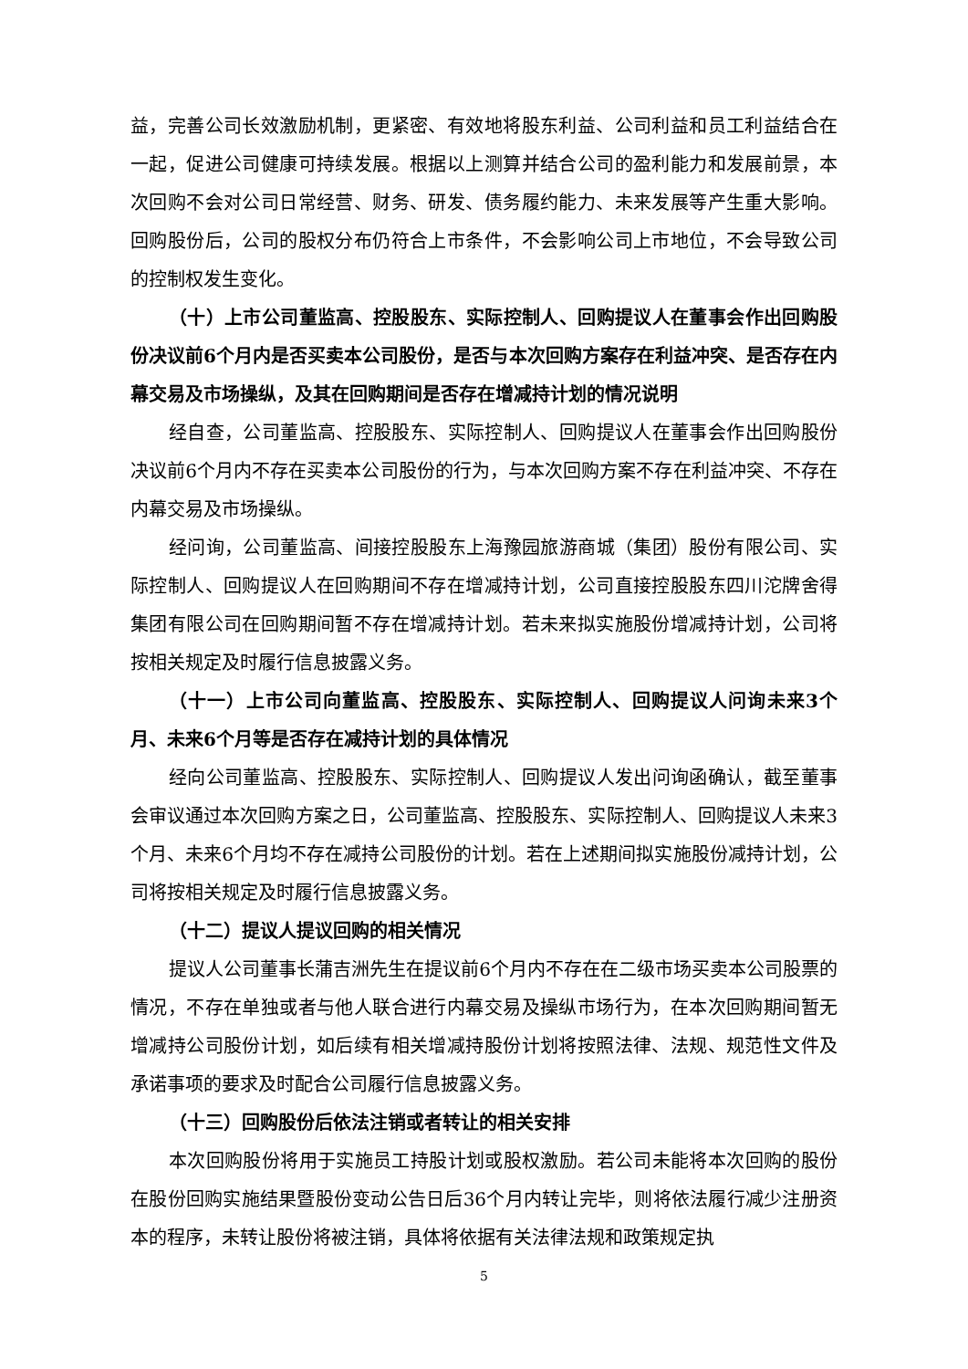益，完善公司长效激励机制，更紧密、有效地将股东利益、公司利益和员工利益结合在一起，促进公司健康可持续发展。根据以上测算并结合公司的盈利能力和发展前景，本次回购不会对公司日常经营、财务、研发、债务履约能力、未来发展等产生重大影响。回购股份后，公司的股权分布仍符合上市条件，不会影响公司上市地位，不会导致公司的控制权发生变化。
（十）上市公司董监高、控股股东、实际控制人、回购提议人在董事会作出回购股份决议前6个月内是否买卖本公司股份，是否与本次回购方案存在利益冲突、是否存在内幕交易及市场操纵，及其在回购期间是否存在增减持计划的情况说明
经自查，公司董监高、控股股东、实际控制人、回购提议人在董事会作出回购股份决议前6个月内不存在买卖本公司股份的行为，与本次回购方案不存在利益冲突、不存在内幕交易及市场操纵。
经问询，公司董监高、间接控股股东上海豫园旅游商城（集团）股份有限公司、实际控制人、回购提议人在回购期间不存在增减持计划，公司直接控股股东四川沱牌舍得集团有限公司在回购期间暂不存在增减持计划。若未来拟实施股份增减持计划，公司将按相关规定及时履行信息披露义务。
（十一）上市公司向董监高、控股股东、实际控制人、回购提议人问询未来3个月、未来6个月等是否存在减持计划的具体情况
经向公司董监高、控股股东、实际控制人、回购提议人发出问询函确认，截至董事会审议通过本次回购方案之日，公司董监高、控股股东、实际控制人、回购提议人未来3个月、未来6个月均不存在减持公司股份的计划。若在上述期间拟实施股份减持计划，公司将按相关规定及时履行信息披露义务。
（十二）提议人提议回购的相关情况
提议人公司董事长蒲吉洲先生在提议前6个月内不存在在二级市场买卖本公司股票的情况，不存在单独或者与他人联合进行内幕交易及操纵市场行为，在本次回购期间暂无增减持公司股份计划，如后续有相关增减持股份计划将按照法律、法规、规范性文件及承诺事项的要求及时配合公司履行信息披露义务。
（十三）回购股份后依法注销或者转让的相关安排
本次回购股份将用于实施员工持股计划或股权激励。若公司未能将本次回购的股份在股份回购实施结果暨股份变动公告日后36个月内转让完毕，则将依法履行减少注册资本的程序，未转让股份将被注销，具体将依据有关法律法规和政策规定执
5